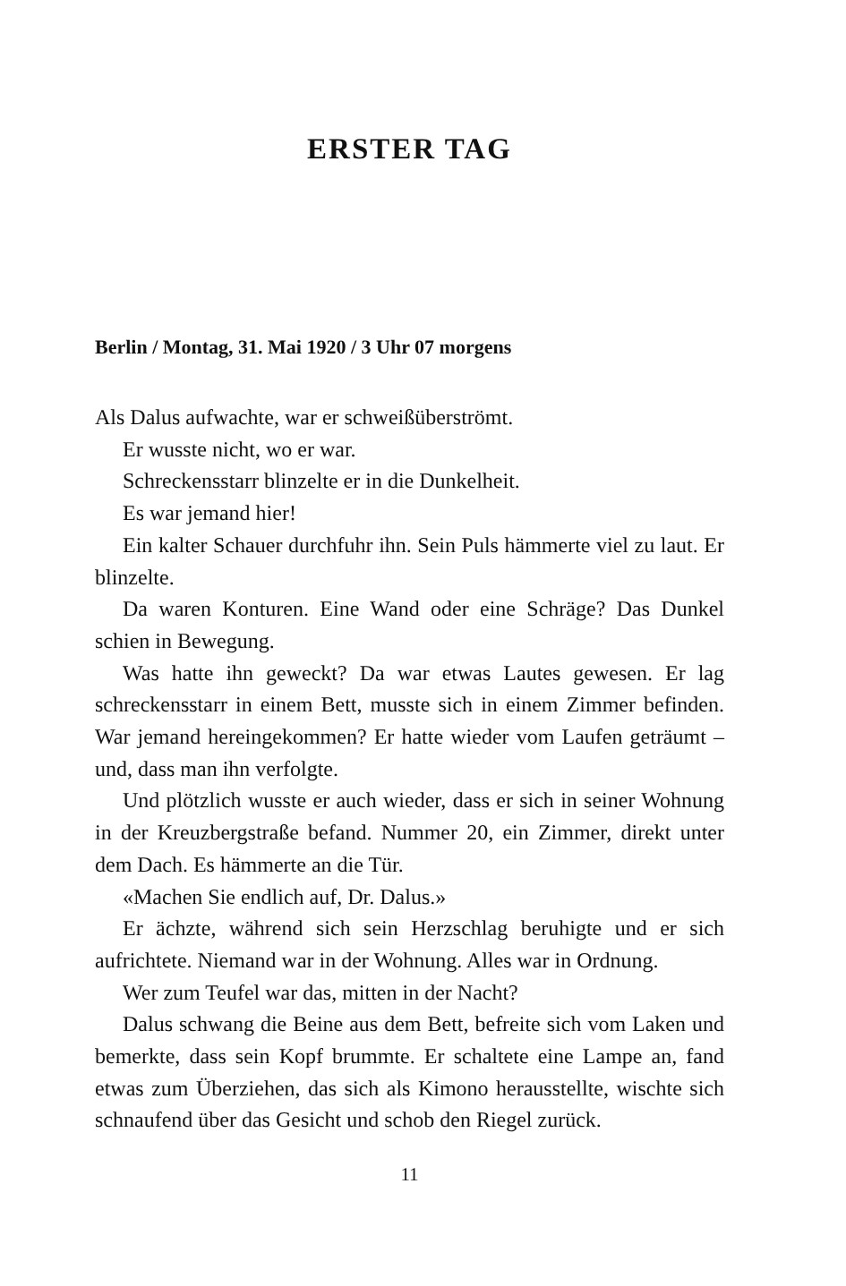ERSTER TAG
Berlin / Montag, 31. Mai 1920 / 3 Uhr 07 morgens
Als Dalus aufwachte, war er schweißüberströmt.
Er wusste nicht, wo er war.
Schreckensstarr blinzelte er in die Dunkelheit.
Es war jemand hier!
Ein kalter Schauer durchfuhr ihn. Sein Puls hämmerte viel zu laut. Er blinzelte.
Da waren Konturen. Eine Wand oder eine Schräge? Das Dunkel schien in Bewegung.
Was hatte ihn geweckt? Da war etwas Lautes gewesen. Er lag schreckensstarr in einem Bett, musste sich in einem Zimmer befinden. War jemand hereingekommen? Er hatte wieder vom Laufen geträumt – und, dass man ihn verfolgte.
Und plötzlich wusste er auch wieder, dass er sich in seiner Wohnung in der Kreuzbergstraße befand. Nummer 20, ein Zimmer, direkt unter dem Dach. Es hämmerte an die Tür.
«Machen Sie endlich auf, Dr. Dalus.»
Er ächzte, während sich sein Herzschlag beruhigte und er sich aufrichtete. Niemand war in der Wohnung. Alles war in Ordnung.
Wer zum Teufel war das, mitten in der Nacht?
Dalus schwang die Beine aus dem Bett, befreite sich vom Laken und bemerkte, dass sein Kopf brummte. Er schaltete eine Lampe an, fand etwas zum Überziehen, das sich als Kimono herausstellte, wischte sich schnaufend über das Gesicht und schob den Riegel zurück.
11